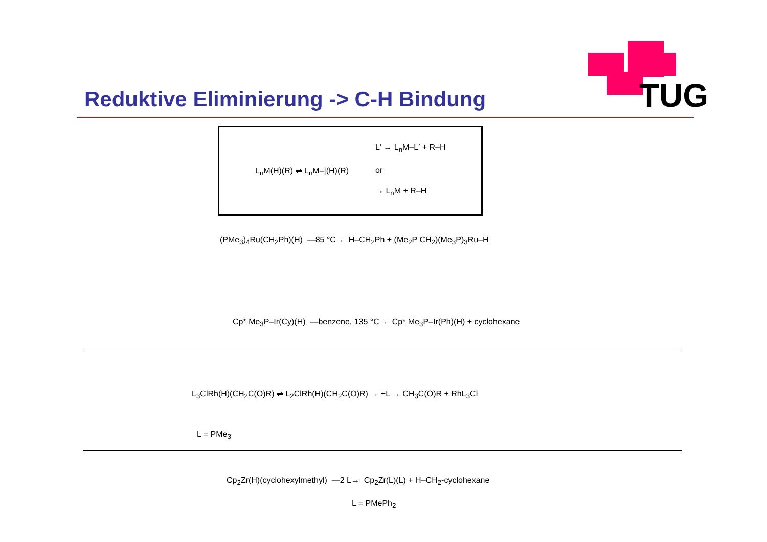TUG
Reduktive Eliminierung -> C-H Bindung
L<sub>n</sub>M(H)(R) ⇌ L<sub>n</sub>M–|(H)(R)
L′ → L<sub>n</sub>M–L′ + R–H
or
→ L<sub>n</sub>M + R–H
(PMe<sub>3</sub>)<sub>4</sub>Ru(CH<sub>2</sub>Ph)(H) —85 °C→ H–CH<sub>2</sub>Ph + (Me<sub>2</sub>P CH<sub>2</sub>)(Me<sub>3</sub>P)<sub>3</sub>Ru–H
Cp* Me<sub>3</sub>P–Ir(Cy)(H) —benzene, 135 °C→ Cp* Me<sub>3</sub>P–Ir(Ph)(H) + cyclohexane
L<sub>3</sub>ClRh(H)(CH<sub>2</sub>C(O)R) ⇌ L<sub>2</sub>ClRh(H)(CH<sub>2</sub>C(O)R) → +L → CH<sub>3</sub>C(O)R + RhL<sub>3</sub>Cl
L = PMe<sub>3</sub>
Cp<sub>2</sub>Zr(H)(cyclohexylmethyl) —2 L→ Cp<sub>2</sub>Zr(L)(L) + H–CH<sub>2</sub>-cyclohexane
L = PMePh<sub>2</sub>